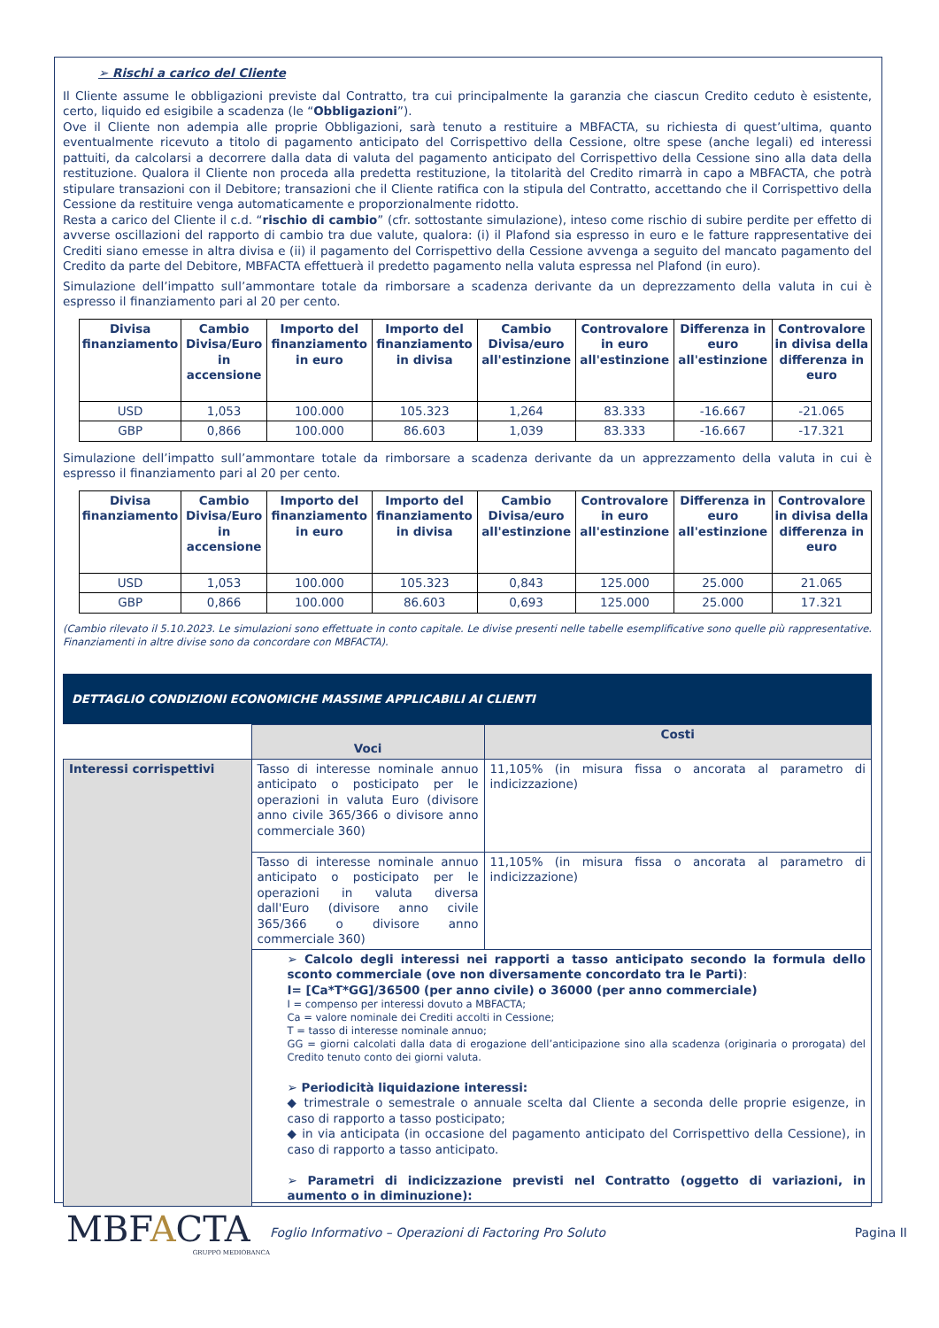➢ Rischi a carico del Cliente
Il Cliente assume le obbligazioni previste dal Contratto, tra cui principalmente la garanzia che ciascun Credito ceduto è esistente, certo, liquido ed esigibile a scadenza (le “Obbligazioni”).
Ove il Cliente non adempia alle proprie Obbligazioni, sarà tenuto a restituire a MBFACTA, su richiesta di quest’ultima, quanto eventualmente ricevuto a titolo di pagamento anticipato del Corrispettivo della Cessione, oltre spese (anche legali) ed interessi pattuiti, da calcolarsi a decorrere dalla data di valuta del pagamento anticipato del Corrispettivo della Cessione sino alla data della restituzione. Qualora il Cliente non proceda alla predetta restituzione, la titolarità del Credito rimarrà in capo a MBFACTA, che potrà stipulare transazioni con il Debitore; transazioni che il Cliente ratifica con la stipula del Contratto, accettando che il Corrispettivo della Cessione da restituire venga automaticamente e proporzionalmente ridotto.
Resta a carico del Cliente il c.d. “rischio di cambio” (cfr. sottostante simulazione), inteso come rischio di subire perdite per effetto di avverse oscillazioni del rapporto di cambio tra due valute, qualora: (i) il Plafond sia espresso in euro e le fatture rappresentative dei Crediti siano emesse in altra divisa e (ii) il pagamento del Corrispettivo della Cessione avvenga a seguito del mancato pagamento del Credito da parte del Debitore, MBFACTA effettuerà il predetto pagamento nella valuta espressa nel Plafond (in euro).
Simulazione dell’impatto sull’ammontare totale da rimborsare a scadenza derivante da un deprezzamento della valuta in cui è espresso il finanziamento pari al 20 per cento.
| Divisa finanziamento | Cambio Divisa/Euro in accensione | Importo del finanziamento in euro | Importo del finanziamento in divisa | Cambio Divisa/euro all'estinzione | Controvalore in euro all'estinzione | Differenza in euro all'estinzione | Controvalore in divisa della differenza in euro |
| --- | --- | --- | --- | --- | --- | --- | --- |
| USD | 1,053 | 100.000 | 105.323 | 1,264 | 83.333 | -16.667 | -21.065 |
| GBP | 0,866 | 100.000 | 86.603 | 1,039 | 83.333 | -16.667 | -17.321 |
Simulazione dell’impatto sull’ammontare totale da rimborsare a scadenza derivante da un apprezzamento della valuta in cui è espresso il finanziamento pari al 20 per cento.
| Divisa finanziamento | Cambio Divisa/Euro in accensione | Importo del finanziamento in euro | Importo del finanziamento in divisa | Cambio Divisa/euro all'estinzione | Controvalore in euro all'estinzione | Differenza in euro all'estinzione | Controvalore in divisa della differenza in euro |
| --- | --- | --- | --- | --- | --- | --- | --- |
| USD | 1,053 | 100.000 | 105.323 | 0,843 | 125.000 | 25.000 | 21.065 |
| GBP | 0,866 | 100.000 | 86.603 | 0,693 | 125.000 | 25.000 | 17.321 |
(Cambio rilevato il 5.10.2023. Le simulazioni sono effettuate in conto capitale. Le divise presenti nelle tabelle esemplificative sono quelle più rappresentative. Finanziamenti in altre divise sono da concordare con MBFACTA).
DETTAGLIO CONDIZIONI ECONOMICHE MASSIME APPLICABILI AI CLIENTI
| | Voci | Costi |
| Interessi corrispettivi | Tasso di interesse nominale annuo anticipato o posticipato per le operazioni in valuta Euro (divisore anno civile 365/366 o divisore anno commerciale 360) | 11,105% (in misura fissa o ancorata al parametro di indicizzazione) |
| | Tasso di interesse nominale annuo anticipato o posticipato per le operazioni in valuta diversa dall'Euro (divisore anno civile 365/366 o divisore anno commerciale 360) | 11,105% (in misura fissa o ancorata al parametro di indicizzazione) |
| | ➢ Calcolo degli interessi nei rapporti a tasso anticipato secondo la formula dello sconto commerciale (ove non diversamente concordato tra le Parti) : I= [Ca*T*GG]/36500 (per anno civile) o 36000 (per anno commerciale) I = compenso per interessi dovuto a MBFACTA; Ca = valore nominale dei Crediti accolti in Cessione; T = tasso di interesse nominale annuo; GG = giorni calcolati dalla data di erogazione dell’anticipazione sino alla scadenza (originaria o prorogata) del Credito tenuto conto dei giorni valuta. ➢ Periodicità liquidazione interessi: ◆ trimestrale o semestrale o annuale scelta dal Cliente a seconda delle proprie esigenze, in caso di rapporto a tasso posticipato; ◆ in via anticipata (in occasione del pagamento anticipato del Corrispettivo della Cessione), in caso di rapporto a tasso anticipato. ➢ Parametri di indicizzazione previsti nel Contratto (oggetto di variazioni, in aumento o in diminuzione): | |
MBFACTA
GRUPPO MEDIOBANCA
Foglio Informativo – Operazioni di Factoring Pro Soluto
Pagina II